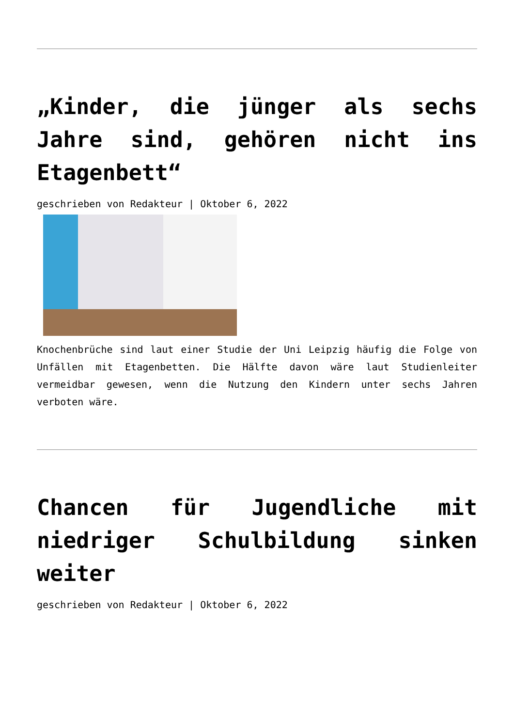„Kinder, die jünger als sechs Jahre sind, gehören nicht ins Etagenbett“
geschrieben von Redakteur | Oktober 6, 2022
Knochenbrüche sind laut einer Studie der Uni Leipzig häufig die Folge von Unfällen mit Etagenbetten. Die Hälfte davon wäre laut Studienleiter vermeidbar gewesen, wenn die Nutzung den Kindern unter sechs Jahren verboten wäre.
Chancen für Jugendliche mit niedriger Schulbildung sinken weiter
geschrieben von Redakteur | Oktober 6, 2022